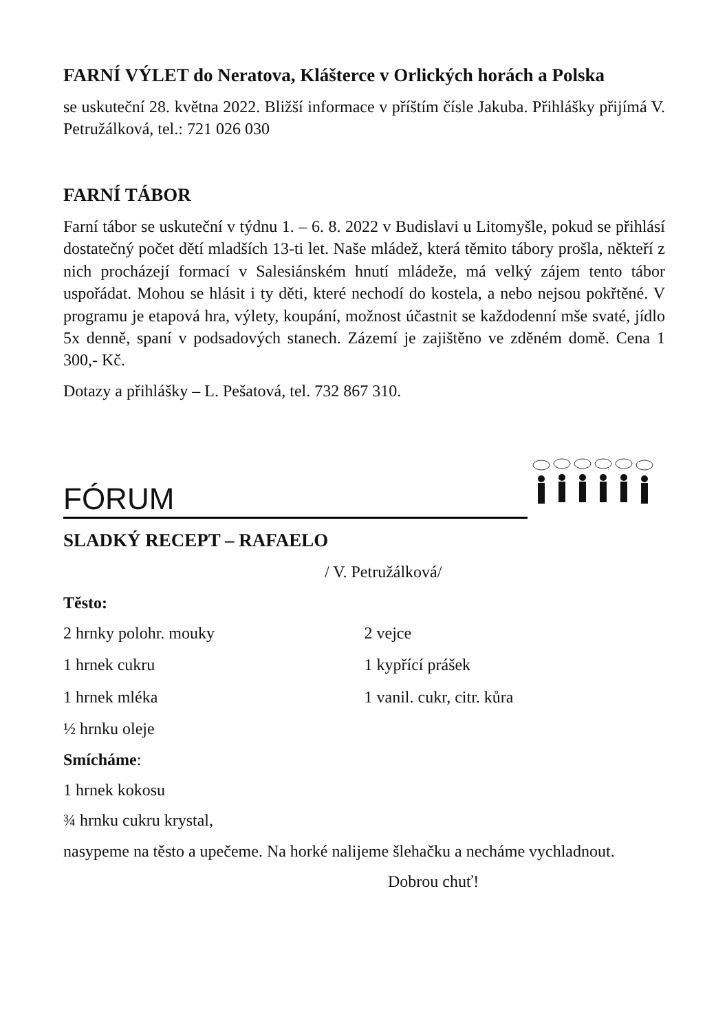FARNÍ VÝLET do Neratova, Klášterce v Orlických horách a Polska
se uskuteční 28. května 2022. Bližší informace v příštím čísle Jakuba. Přihlášky přijímá V. Petružálková, tel.: 721 026 030
FARNÍ TÁBOR
Farní tábor se uskuteční v týdnu 1. – 6. 8. 2022 v Budislavi u Litomyšle, pokud se přihlásí dostatečný počet dětí mladších 13-ti let. Naše mládež, která těmito tábory prošla, někteří z nich procházejí formací v Salesiánském hnutí mládeže, má velký zájem tento tábor uspořádat. Mohou se hlásit i ty děti, které nechodí do kostela, a nebo nejsou pokřtěné. V programu je etapová hra, výlety, koupání, možnost účastnit se každodenní mše svaté, jídlo 5x denně, spaní v podsadových stanech. Zázemí je zajištěno ve zděném domě. Cena 1 300,- Kč.
Dotazy a přihlášky – L. Pešatová, tel. 732 867 310.
FÓRUM
SLADKÝ RECEPT – RAFAELO
/ V. Petružálková/
Těsto:
2 hrnky polohr. mouky 2 vejce
1 hrnek cukru 1 kypřící prášek
1 hrnek mléka 1 vanil. cukr, citr. kůra
½ hrnku oleje
Smícháme:
1 hrnek kokosu
¾ hrnku cukru krystal,
nasypeme na těsto a upečeme. Na horké nalijeme šlehačku a necháme vychladnout.
Dobrou chuť!